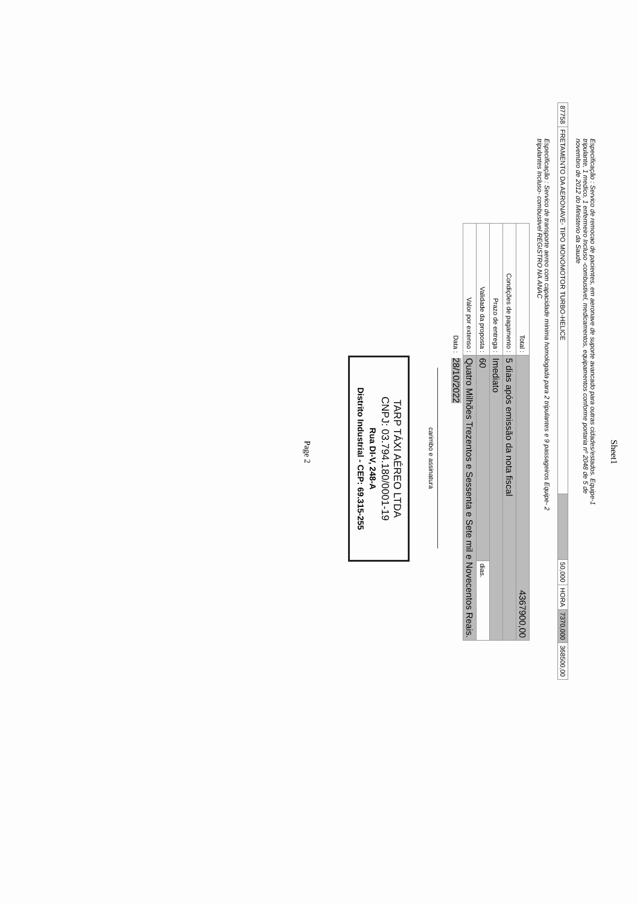Sheet1
Especificação : Servico de remocao de pacientes, em aeronave de suporte avancado para outras cidades/estados. Equipe-1 tripulante, 1 medico, 1 enfermeiro Incluso -combustivel, medicamentos, equipamentos conforme portaria nº 2048 de 5 de novembro de 2012 do Ministerio da Saude
| 87758 | FRETAMENTO DA AERONAVE- TIPO MONOMOTOR TURBO-HELICE | | 50,000 | HORA | 7370,000 | 368500,00 |
Especificação : Servico de transporte aereo com capacidade minima homologada para 2 tripulantes e 9 passageiros Equipe- 2 tripulantes Incluso- combustivel REGISTRO NA ANAC
| Total : | 4367900,00 | |
| Condições de pagamento : | 5 dias após emissão da nota fiscal | |
| Prazo de entrega : | Imediato | |
| Validade da proposta : | 60 | dias. |
| Valor por extenso : | Quatro Milhões Trezentos e Sessenta e Sete mil e Novecentos Reais. | |
| Data : | 28/10/2022 | |
carimbo e assinatura
TARP TÁXI AÉREO LTDA
CNPJ: 03.794.180/0001-19
Rua DI-V, 248-A
Distrito Industrial - CEP: 69.315-255
Page 2